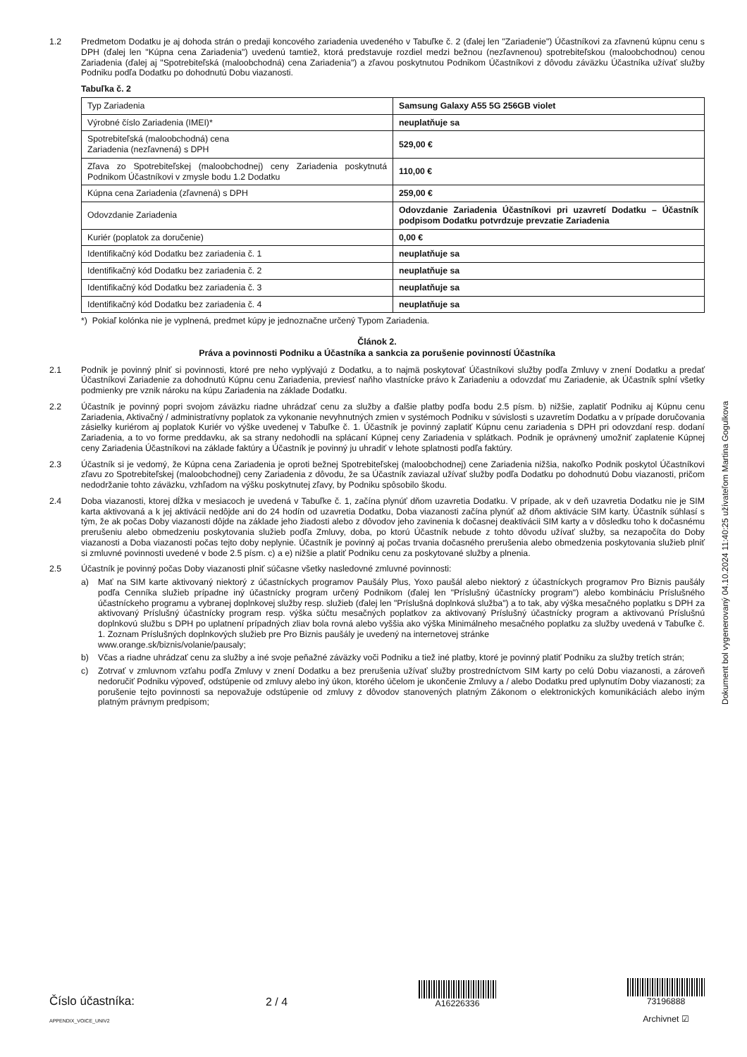1.2 Predmetom Dodatku je aj dohoda strán o predaji koncového zariadenia uvedeného v Tabuľke č. 2 (ďalej len "Zariadenie") Účastníkovi za zľavnenú kúpnu cenu s DPH (ďalej len "Kúpna cena Zariadenia") uvedenú tamtiež, ktorá predstavuje rozdiel medzi bežnou (nezľavnenou) spotrebiteľskou (maloobchodnou) cenou Zariadenia (ďalej aj "Spotrebiteľská (maloobchodná) cena Zariadenia") a zľavou poskytnutou Podnikom Účastníkovi z dôvodu záväzku Účastníka užívať služby Podniku podľa Dodatku po dohodnutú Dobu viazanosti.
Tabuľka č. 2
| Typ Zariadenia | Samsung Galaxy A55 5G 256GB violet |
| Výrobné číslo Zariadenia (IMEI)* | neuplatňuje sa |
| Spotrebiteľská (maloobchodná) cena Zariadenia (nezľavnená) s DPH | 529,00 € |
| Zľava zo Spotrebiteľskej (maloobchodnej) ceny Zariadenia poskytnutá Podnikom Účastníkovi v zmysle bodu 1.2 Dodatku | 110,00 € |
| Kúpna cena Zariadenia (zľavnená) s DPH | 259,00 € |
| Odovzdanie Zariadenia | Odovzdanie Zariadenia Účastníkovi pri uzavretí Dodatku – Účastník podpisom Dodatku potvrdzuje prevzatie Zariadenia |
| Kuriér (poplatok za doručenie) | 0,00 € |
| Identifikačný kód Dodatku bez zariadenia č. 1 | neuplatňuje sa |
| Identifikačný kód Dodatku bez zariadenia č. 2 | neuplatňuje sa |
| Identifikačný kód Dodatku bez zariadenia č. 3 | neuplatňuje sa |
| Identifikačný kód Dodatku bez zariadenia č. 4 | neuplatňuje sa |
*) Pokiaľ kolónka nie je vyplnená, predmet kúpy je jednoznačne určený Typom Zariadenia.
Článok 2.
Práva a povinnosti Podniku a Účastníka a sankcia za porušenie povinností Účastníka
2.1 Podnik je povinný plniť si povinnosti, ktoré pre neho vyplývajú z Dodatku, a to najmä poskytovať Účastníkovi služby podľa Zmluvy v znení Dodatku a predať Účastníkovi Zariadenie za dohodnutú Kúpnu cenu Zariadenia, previesť naňho vlastnícke právo k Zariadeniu a odovzdať mu Zariadenie, ak Účastník splní všetky podmienky pre vznik nároku na kúpu Zariadenia na základe Dodatku.
2.2 Účastník je povinný popri svojom záväzku riadne uhrádzať cenu za služby a ďalšie platby podľa bodu 2.5 písm. b) nižšie, zaplatiť Podniku aj Kúpnu cenu Zariadenia, Aktivačný / administratívny poplatok za vykonanie nevyhnutných zmien v systémoch Podniku v súvislosti s uzavretím Dodatku a v prípade doručovania zásielky kuriérom aj poplatok Kuriér vo výške uvedenej v Tabuľke č. 1. Účastník je povinný zaplatiť Kúpnu cenu zariadenia s DPH pri odovzdaní resp. dodaní Zariadenia, a to vo forme preddavku, ak sa strany nedohodli na splácaní Kúpnej ceny Zariadenia v splátkach. Podnik je oprávnený umožniť zaplatenie Kúpnej ceny Zariadenia Účastníkovi na základe faktúry a Účastník je povinný ju uhradiť v lehote splatnosti podľa faktúry.
2.3 Účastník si je vedomý, že Kúpna cena Zariadenia je oproti bežnej Spotrebiteľskej (maloobchodnej) cene Zariadenia nižšia, nakoľko Podnik poskytol Účastníkovi zľavu zo Spotrebiteľskej (maloobchodnej) ceny Zariadenia z dôvodu, že sa Účastník zaviazal užívať služby podľa Dodatku po dohodnutú Dobu viazanosti, pričom nedodržanie tohto záväzku, vzhľadom na výšku poskytnutej zľavy, by Podniku spôsobilo škodu.
2.4 Doba viazanosti, ktorej dĺžka v mesiacoch je uvedená v Tabuľke č. 1, začína plynúť dňom uzavretia Dodatku. V prípade, ak v deň uzavretia Dodatku nie je SIM karta aktivovaná a k jej aktivácii nedôjde ani do 24 hodín od uzavretia Dodatku, Doba viazanosti začína plynúť až dňom aktivácie SIM karty. Účastník súhlasí s tým, že ak počas Doby viazanosti dôjde na základe jeho žiadosti alebo z dôvodov jeho zavinenia k dočasnej deaktivácii SIM karty a v dôsledku toho k dočasnému prerušeniu alebo obmedzeniu poskytovania služieb podľa Zmluvy, doba, po ktorú Účastník nebude z tohto dôvodu užívať služby, sa nezapočíta do Doby viazanosti a Doba viazanosti počas tejto doby neplynie. Účastník je povinný aj počas trvania dočasného prerušenia alebo obmedzenia poskytovania služieb plniť si zmluvné povinnosti uvedené v bode 2.5 písm. c) a e) nižšie a platiť Podniku cenu za poskytované služby a plnenia.
2.5 Účastník je povinný počas Doby viazanosti plniť súčasne všetky nasledovné zmluvné povinnosti:
a) Mať na SIM karte aktivovaný niektorý z účastníckych programov Paušály Plus, Yoxo paušál alebo niektorý z účastníckych programov Pro Biznis paušály podľa Cenníka služieb prípadne iný účastnícky program určený Podnikom (ďalej len "Príslušný účastnícky program") alebo kombináciu Príslušného účastníckeho programu a vybranej doplnkovej služby resp. služieb (ďalej len "Príslušná doplnková služba") a to tak, aby výška mesačného poplatku s DPH za aktivovaný Príslušný účastnícky program resp. výška súčtu mesačných poplatkov za aktivovaný Príslušný účastnícky program a aktivovanú Príslušnú doplnkovú službu s DPH po uplatnení prípadných zliav bola rovná alebo vyššia ako výška Minimálneho mesačného poplatku za služby uvedená v Tabuľke č. 1. Zoznam Príslušných doplnkových služieb pre Pro Biznis paušály je uvedený na internetovej stránke
www.orange.sk/biznis/volanie/pausaly;
b) Včas a riadne uhrádzať cenu za služby a iné svoje peňažné záväzky voči Podniku a tiež iné platby, ktoré je povinný platiť Podniku za služby tretích strán;
c) Zotrvať v zmluvnom vzťahu podľa Zmluvy v znení Dodatku a bez prerušenia užívať služby prostredníctvom SIM karty po celú Dobu viazanosti, a zároveň nedoručiť Podniku výpoveď, odstúpenie od zmluvy alebo iný úkon, ktorého účelom je ukončenie Zmluvy a / alebo Dodatku pred uplynutím Doby viazanosti; za porušenie tejto povinnosti sa nepovažuje odstúpenie od zmluvy z dôvodov stanovených platným Zákonom o elektronických komunikáciách alebo iným platným právnym predpisom;
Dokument bol vygenerovaný 04.10.2024 11:40:25 užívateľom Martina Gogulkova
Číslo účastníka:
APPENDIX_VOICE_UNIV2
2 / 4
A16226336
73196888
Archivnet ☑